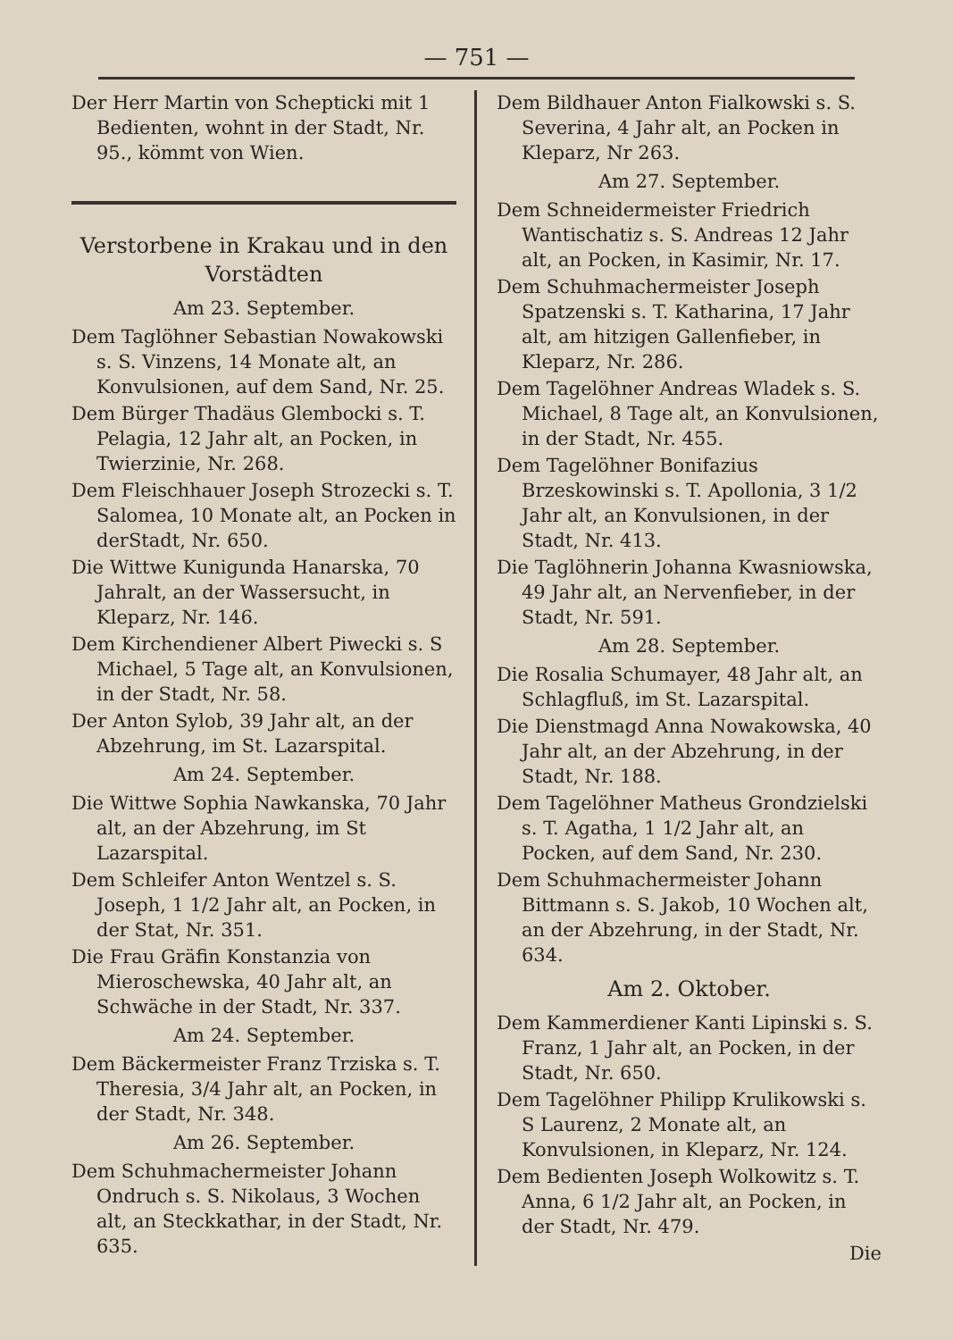— 751 —
Der Herr Martin von Schepticki mit 1 Bedienten, wohnt in der Stadt, Nr. 95., kömmt von Wien.
Verstorbene in Krakau und in den Vorstädten
Am 23. September.
Dem Taglöhner Sebastian Nowakowski s. S. Vinzens, 14 Monate alt, an Konvulsionen, auf dem Sand, Nr. 25.
Dem Bürger Thadäus Glembocki s. T. Pelagia, 12 Jahr alt, an Pocken, in Twierzinie, Nr. 268.
Dem Fleischhauer Joseph Strozecki s. T. Salomea, 10 Monate alt, an Pocken in derStadt, Nr. 650.
Die Wittwe Kunigunda Hanarska, 70 Jahralt, an der Wassersucht, in Kleparz, Nr. 146.
Dem Kirchendiener Albert Piwecki s. S Michael, 5 Tage alt, an Konvulsionen, in der Stadt, Nr. 58.
Der Anton Sylob, 39 Jahr alt, an der Abzehrung, im St. Lazarspital.
Am 24. September.
Die Wittwe Sophia Nawkanska, 70 Jahr alt, an der Abzehrung, im St Lazarspital.
Dem Schleifer Anton Wentzel s. S. Joseph, 1 1/2 Jahr alt, an Pocken, in der Stat, Nr. 351.
Die Frau Gräfin Konstanzia von Mieroschewska, 40 Jahr alt, an Schwäche in der Stadt, Nr. 337.
Am 24. September.
Dem Bäckermeister Franz Trziska s. T. Theresia, 3/4 Jahr alt, an Pocken, in der Stadt, Nr. 348.
Am 26. September.
Dem Schuhmachermeister Johann Ondruch s. S. Nikolaus, 3 Wochen alt, an Steckkathar, in der Stadt, Nr. 635.
Dem Bildhauer Anton Fialkowski s. S. Severina, 4 Jahr alt, an Pocken in Kleparz, Nr 263.
Am 27. September.
Dem Schneidermeister Friedrich Wantischatiz s. S. Andreas 12 Jahr alt, an Pocken, in Kasimir, Nr. 17.
Dem Schuhmachermeister Joseph Spatzenski s. T. Katharina, 17 Jahr alt, am hitzigen Gallenfieber, in Kleparz, Nr. 286.
Dem Tagelöhner Andreas Wladek s. S. Michael, 8 Tage alt, an Konvulsionen, in der Stadt, Nr. 455.
Dem Tagelöhner Bonifazius Brzeskowinski s. T. Apollonia, 3 1/2 Jahr alt, an Konvulsionen, in der Stadt, Nr. 413.
Die Taglöhnerin Johanna Kwasniowska, 49 Jahr alt, an Nervenfieber, in der Stadt, Nr. 591.
Am 28. September.
Die Rosalia Schumayer, 48 Jahr alt, an Schlagfluß, im St. Lazarspital.
Die Dienstmagd Anna Nowakowska, 40 Jahr alt, an der Abzehrung, in der Stadt, Nr. 188.
Dem Tagelöhner Matheus Grondzielski s. T. Agatha, 1 1/2 Jahr alt, an Pocken, auf dem Sand, Nr. 230.
Dem Schuhmachermeister Johann Bittmann s. S. Jakob, 10 Wochen alt, an der Abzehrung, in der Stadt, Nr. 634.
Am 2. Oktober.
Dem Kammerdiener Kanti Lipinski s. S. Franz, 1 Jahr alt, an Pocken, in der Stadt, Nr. 650.
Dem Tagelöhner Philipp Krulikowski s. S Laurenz, 2 Monate alt, an Konvulsionen, in Kleparz, Nr. 124.
Dem Bedienten Joseph Wolkowitz s. T. Anna, 6 1/2 Jahr alt, an Pocken, in der Stadt, Nr. 479.
Die